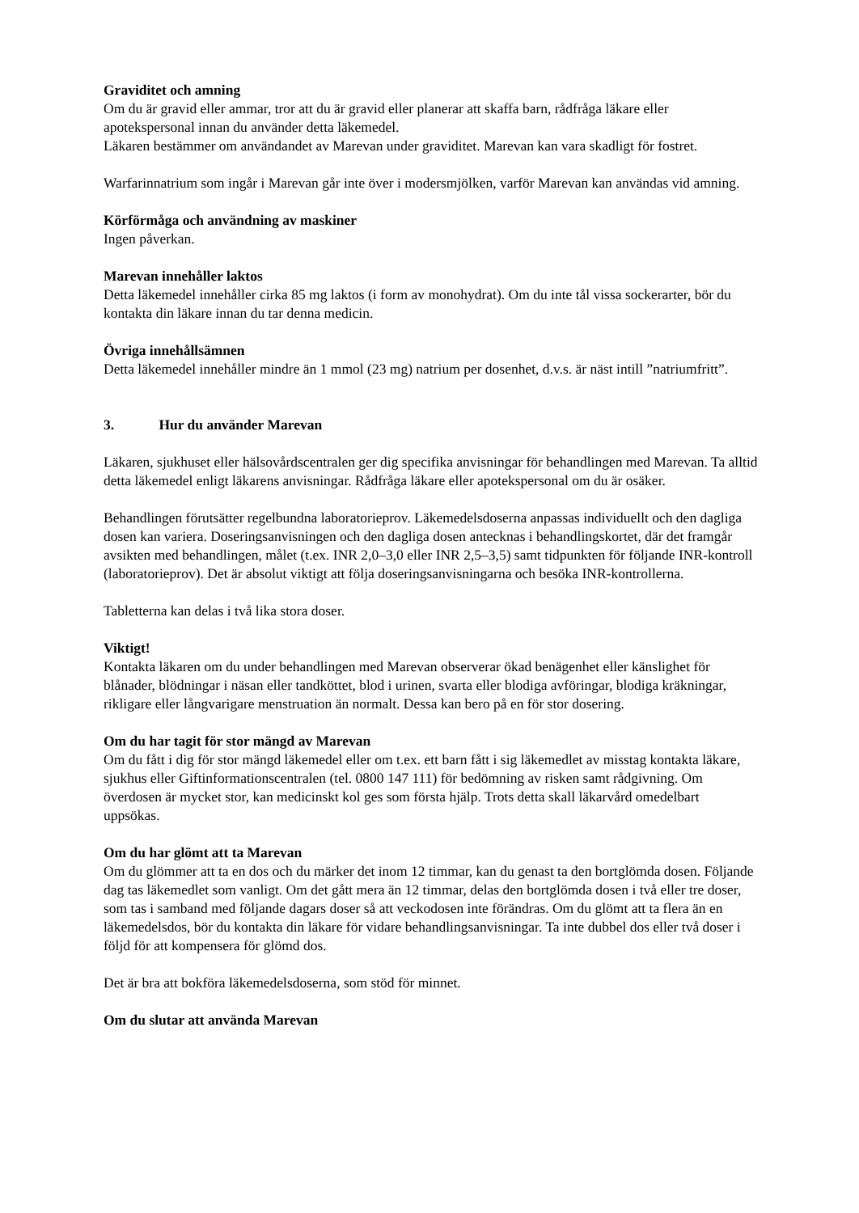Graviditet och amning
Om du är gravid eller ammar, tror att du är gravid eller planerar att skaffa barn, rådfråga läkare eller apotekspersonal innan du använder detta läkemedel.
Läkaren bestämmer om användandet av Marevan under graviditet. Marevan kan vara skadligt för fostret.
Warfarinnatrium som ingår i Marevan går inte över i modersmjölken, varför Marevan kan användas vid amning.
Körförmåga och användning av maskiner
Ingen påverkan.
Marevan innehåller laktos
Detta läkemedel innehåller cirka 85 mg laktos (i form av monohydrat). Om du inte tål vissa sockerarter, bör du kontakta din läkare innan du tar denna medicin.
Övriga innehållsämnen
Detta läkemedel innehåller mindre än 1 mmol (23 mg) natrium per dosenhet, d.v.s. är näst intill ”natriumfritt”.
3. Hur du använder Marevan
Läkaren, sjukhuset eller hälsovårdscentralen ger dig specifika anvisningar för behandlingen med Marevan. Ta alltid detta läkemedel enligt läkarens anvisningar. Rådfråga läkare eller apotekspersonal om du är osäker.
Behandlingen förutsätter regelbundna laboratorieprov. Läkemedelsdoserna anpassas individuellt och den dagliga dosen kan variera. Doseringsanvisningen och den dagliga dosen antecknas i behandlingskortet, där det framgår avsikten med behandlingen, målet (t.ex. INR 2,0–3,0 eller INR 2,5–3,5) samt tidpunkten för följande INR-kontroll (laboratorieprov). Det är absolut viktigt att följa doseringsanvisningarna och besöka INR-kontrollerna.
Tabletterna kan delas i två lika stora doser.
Viktigt!
Kontakta läkaren om du under behandlingen med Marevan observerar ökad benägenhet eller känslighet för blånader, blödningar i näsan eller tandköttet, blod i urinen, svarta eller blodiga avföringar, blodiga kräkningar, rikligare eller långvarigare menstruation än normalt. Dessa kan bero på en för stor dosering.
Om du har tagit för stor mängd av Marevan
Om du fått i dig för stor mängd läkemedel eller om t.ex. ett barn fått i sig läkemedlet av misstag kontakta läkare, sjukhus eller Giftinformationscentralen (tel. 0800 147 111) för bedömning av risken samt rådgivning. Om överdosen är mycket stor, kan medicinskt kol ges som första hjälp. Trots detta skall läkarvård omedelbart uppsökas.
Om du har glömt att ta Marevan
Om du glömmer att ta en dos och du märker det inom 12 timmar, kan du genast ta den bortglömda dosen. Följande dag tas läkemedlet som vanligt. Om det gått mera än 12 timmar, delas den bortglömda dosen i två eller tre doser, som tas i samband med följande dagars doser så att veckodosen inte förändras. Om du glömt att ta flera än en läkemedelsdos, bör du kontakta din läkare för vidare behandlingsanvisningar. Ta inte dubbel dos eller två doser i följd för att kompensera för glömd dos.
Det är bra att bokföra läkemedelsdoserna, som stöd för minnet.
Om du slutar att använda Marevan